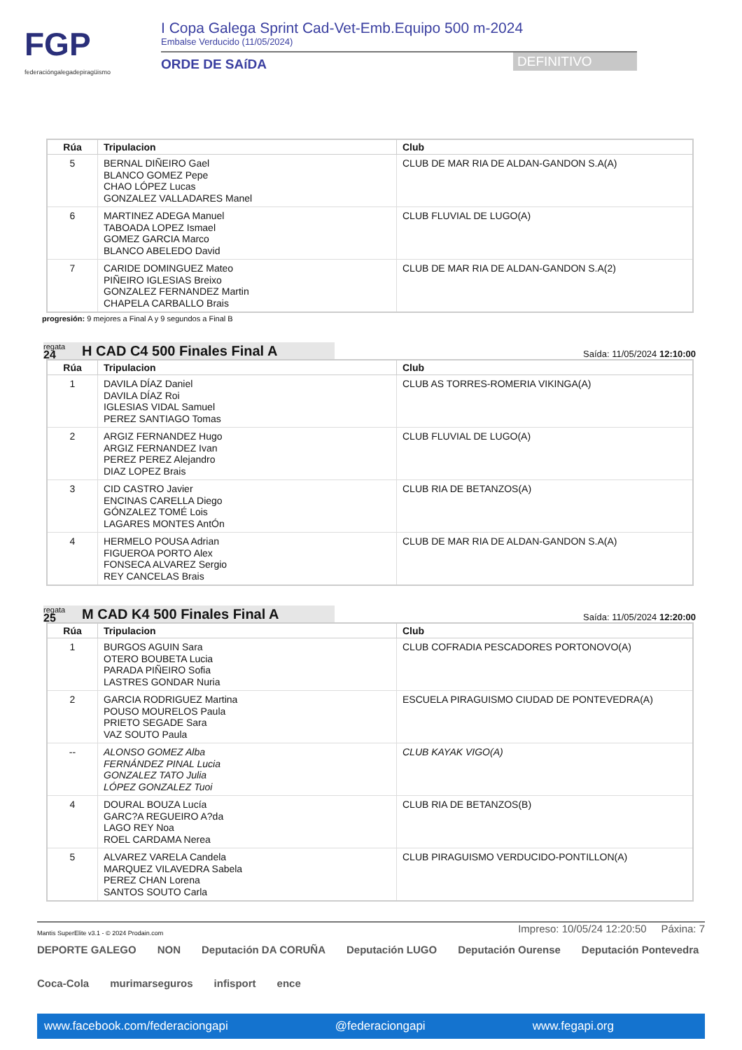FGP
federacióngalegadepiragüismo
I Copa Galega Sprint Cad-Vet-Emb.Equipo 500 m-2024
Embalse Verducido (11/05/2024)
ORDE DE SAíDA
DEFINITIVO
| Rúa | Tripulacion | Club |
| --- | --- | --- |
| 5 | BERNAL DIÑEIRO Gael BLANCO GOMEZ Pepe CHAO LÓPEZ Lucas GONZALEZ VALLADARES Manel | CLUB DE MAR RIA DE ALDAN-GANDON S.A(A) |
| 6 | MARTINEZ ADEGA Manuel TABOADA LOPEZ Ismael GOMEZ GARCIA Marco BLANCO ABELEDO David | CLUB FLUVIAL DE LUGO(A) |
| 7 | CARIDE DOMINGUEZ Mateo PIÑEIRO IGLESIAS Breixo GONZALEZ FERNANDEZ Martin CHAPELA CARBALLO Brais | CLUB DE MAR RIA DE ALDAN-GANDON S.A(2) |
progresión: 9 mejores a Final A y 9 segundos a Final B
regata
24
H CAD C4 500 Finales Final A
Saída: 11/05/2024 12:10:00
| Rúa | Tripulacion | Club |
| --- | --- | --- |
| 1 | DAVILA DÍAZ Daniel DAVILA DÍAZ Roi IGLESIAS VIDAL Samuel PEREZ SANTIAGO Tomas | CLUB AS TORRES-ROMERIA VIKINGA(A) |
| 2 | ARGIZ FERNANDEZ Hugo ARGIZ FERNANDEZ Ivan PEREZ PEREZ Alejandro DIAZ LOPEZ Brais | CLUB FLUVIAL DE LUGO(A) |
| 3 | CID CASTRO Javier ENCINAS CARELLA Diego GÓNZALEZ TOMÉ Lois LAGARES MONTES AntÓn | CLUB RIA DE BETANZOS(A) |
| 4 | HERMELO POUSA Adrian FIGUEROA PORTO Alex FONSECA ALVAREZ Sergio REY CANCELAS Brais | CLUB DE MAR RIA DE ALDAN-GANDON S.A(A) |
regata
25
M CAD K4 500 Finales Final A
Saída: 11/05/2024 12:20:00
| Rúa | Tripulacion | Club |
| --- | --- | --- |
| 1 | BURGOS AGUIN Sara OTERO BOUBETA Lucia PARADA PIÑEIRO Sofia LASTRES GONDAR Nuria | CLUB COFRADIA PESCADORES PORTONOVO(A) |
| 2 | GARCIA RODRIGUEZ Martina POUSO MOURELOS Paula PRIETO SEGADE Sara VAZ SOUTO Paula | ESCUELA PIRAGUISMO CIUDAD DE PONTEVEDRA(A) |
| -- | ALONSO GOMEZ Alba FERNÁNDEZ PINAL Lucia GONZALEZ TATO Julia LÓPEZ GONZALEZ Tuoi | CLUB KAYAK VIGO(A) |
| 4 | DOURAL BOUZA Lucía GARC?A REGUEIRO A?da LAGO REY Noa ROEL CARDAMA Nerea | CLUB RIA DE BETANZOS(B) |
| 5 | ALVAREZ VARELA Candela MARQUEZ VILAVEDRA Sabela PEREZ CHAN Lorena SANTOS SOUTO Carla | CLUB PIRAGUISMO VERDUCIDO-PONTILLON(A) |
Mantis SuperElite v3.1 - © 2024 Prodain.com
Impreso: 10/05/24 12:20:50 Páxina: 7
DEPORTE GALEGO NON Deputación DA CORUÑA Deputación LUGO Deputación Ourense Deputación Pontevedra Coca-Cola murimarseguros infisport ence
www.facebook.com/federaciongapi @federaciongapi www.fegapi.org